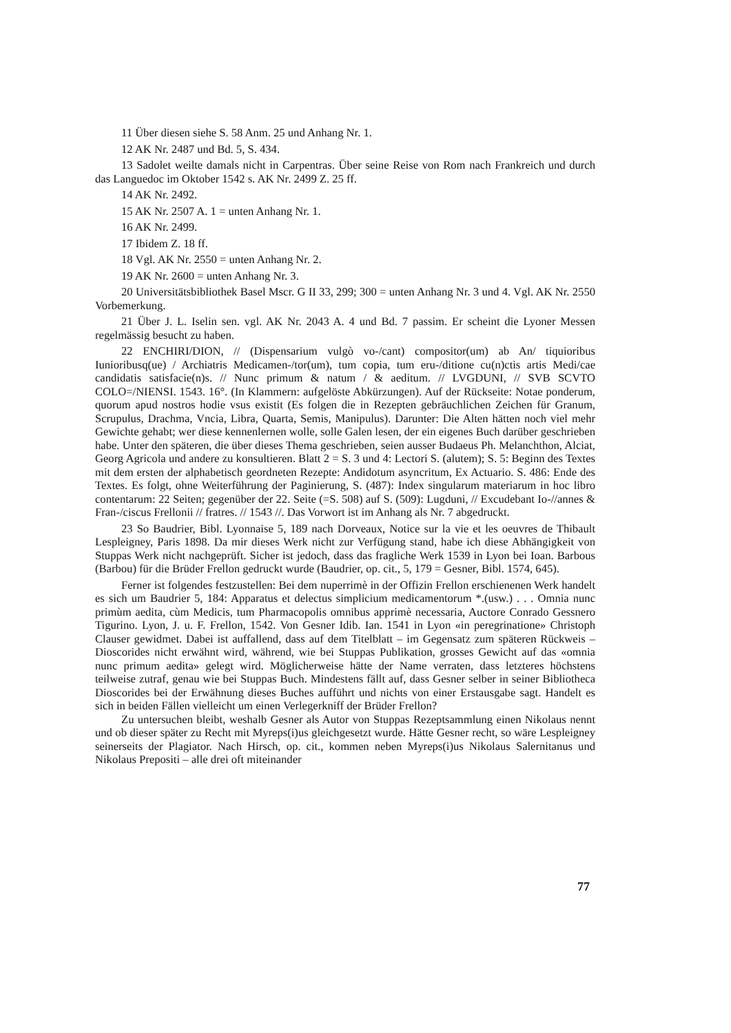11 Über diesen siehe S. 58 Anm. 25 und Anhang Nr. 1.
12 AK Nr. 2487 und Bd. 5, S. 434.
13 Sadolet weilte damals nicht in Carpentras. Über seine Reise von Rom nach Frankreich und durch das Languedoc im Oktober 1542 s. AK Nr. 2499 Z. 25 ff.
14 AK Nr. 2492.
15 AK Nr. 2507 A. 1 = unten Anhang Nr. 1.
16 AK Nr. 2499.
17 Ibidem Z. 18 ff.
18 Vgl. AK Nr. 2550 = unten Anhang Nr. 2.
19 AK Nr. 2600 = unten Anhang Nr. 3.
20 Universitätsbibliothek Basel Mscr. G II 33, 299; 300 = unten Anhang Nr. 3 und 4. Vgl. AK Nr. 2550 Vorbemerkung.
21 Über J. L. Iselin sen. vgl. AK Nr. 2043 A. 4 und Bd. 7 passim. Er scheint die Lyoner Messen regelmässig besucht zu haben.
22 ENCHIRI/DION, // (Dispensarium vulgò vo-/cant) compositor(um) ab An/ tiquioribus Iunioribusq(ue) / Archiatris Medicamen-/tor(um), tum copia, tum eru-/ditione cu(n)ctis artis Medi/cae candidatis satisfacie(n)s. // Nunc primum & natum / & aeditum. // LVGDUNI, // SVB SCVTO COLO=/NIENSI. 1543. 16°. (In Klammern: aufgelöste Abkürzungen). Auf der Rückseite: Notae ponderum, quorum apud nostros hodie vsus existit (Es folgen die in Rezepten gebräuchlichen Zeichen für Granum, Scrupulus, Drachma, Vncia, Libra, Quarta, Semis, Manipulus). Darunter: Die Alten hätten noch viel mehr Gewichte gehabt; wer diese kennenlernen wolle, solle Galen lesen, der ein eigenes Buch darüber geschrieben habe. Unter den späteren, die über dieses Thema geschrieben, seien ausser Budaeus Ph. Melanchthon, Alciat, Georg Agricola und andere zu konsultieren. Blatt 2 = S. 3 und 4: Lectori S. (alutem); S. 5: Beginn des Textes mit dem ersten der alphabetisch geordneten Rezepte: Andidotum asyncritum, Ex Actuario. S. 486: Ende des Textes. Es folgt, ohne Weiterführung der Paginierung, S. (487): Index singularum materiarum in hoc libro contentarum: 22 Seiten; gegenüber der 22. Seite (=S. 508) auf S. (509): Lugduni, // Excudebant Io-//annes & Fran-/ciscus Frellonii // fratres. // 1543 //. Das Vorwort ist im Anhang als Nr. 7 abgedruckt.
23 So Baudrier, Bibl. Lyonnaise 5, 189 nach Dorveaux, Notice sur la vie et les oeuvres de Thibault Lespleigney, Paris 1898. Da mir dieses Werk nicht zur Verfügung stand, habe ich diese Abhängigkeit von Stuppas Werk nicht nachgeprüft. Sicher ist jedoch, dass das fragliche Werk 1539 in Lyon bei Ioan. Barbous (Barbou) für die Brüder Frellon gedruckt wurde (Baudrier, op. cit., 5, 179 = Gesner, Bibl. 1574, 645).
Ferner ist folgendes festzustellen: Bei dem nuperrimè in der Offizin Frellon erschienenen Werk handelt es sich um Baudrier 5, 184: Apparatus et delectus simplicium medicamentorum *.(usw.) . . . Omnia nunc primùm aedita, cùm Medicis, tum Pharmacopolis omnibus apprimè necessaria, Auctore Conrado Gessnero Tigurino. Lyon, J. u. F. Frellon, 1542. Von Gesner Idib. Ian. 1541 in Lyon «in peregrinatione» Christoph Clauser gewidmet. Dabei ist auffallend, dass auf dem Titelblatt – im Gegensatz zum späteren Rückweis – Dioscorides nicht erwähnt wird, während, wie bei Stuppas Publikation, grosses Gewicht auf das «omnia nunc primum aedita» gelegt wird. Möglicherweise hätte der Name verraten, dass letzteres höchstens teilweise zutraf, genau wie bei Stuppas Buch. Mindestens fällt auf, dass Gesner selber in seiner Bibliotheca Dioscorides bei der Erwähnung dieses Buches aufführt und nichts von einer Erstausgabe sagt. Handelt es sich in beiden Fällen vielleicht um einen Verlegerkniff der Brüder Frellon?
Zu untersuchen bleibt, weshalb Gesner als Autor von Stuppas Rezeptsammlung einen Nikolaus nennt und ob dieser später zu Recht mit Myreps(i)us gleichgesetzt wurde. Hätte Gesner recht, so wäre Lespleigney seinerseits der Plagiator. Nach Hirsch, op. cit., kommen neben Myreps(i)us Nikolaus Salernitanus und Nikolaus Prepositi – alle drei oft miteinander
77